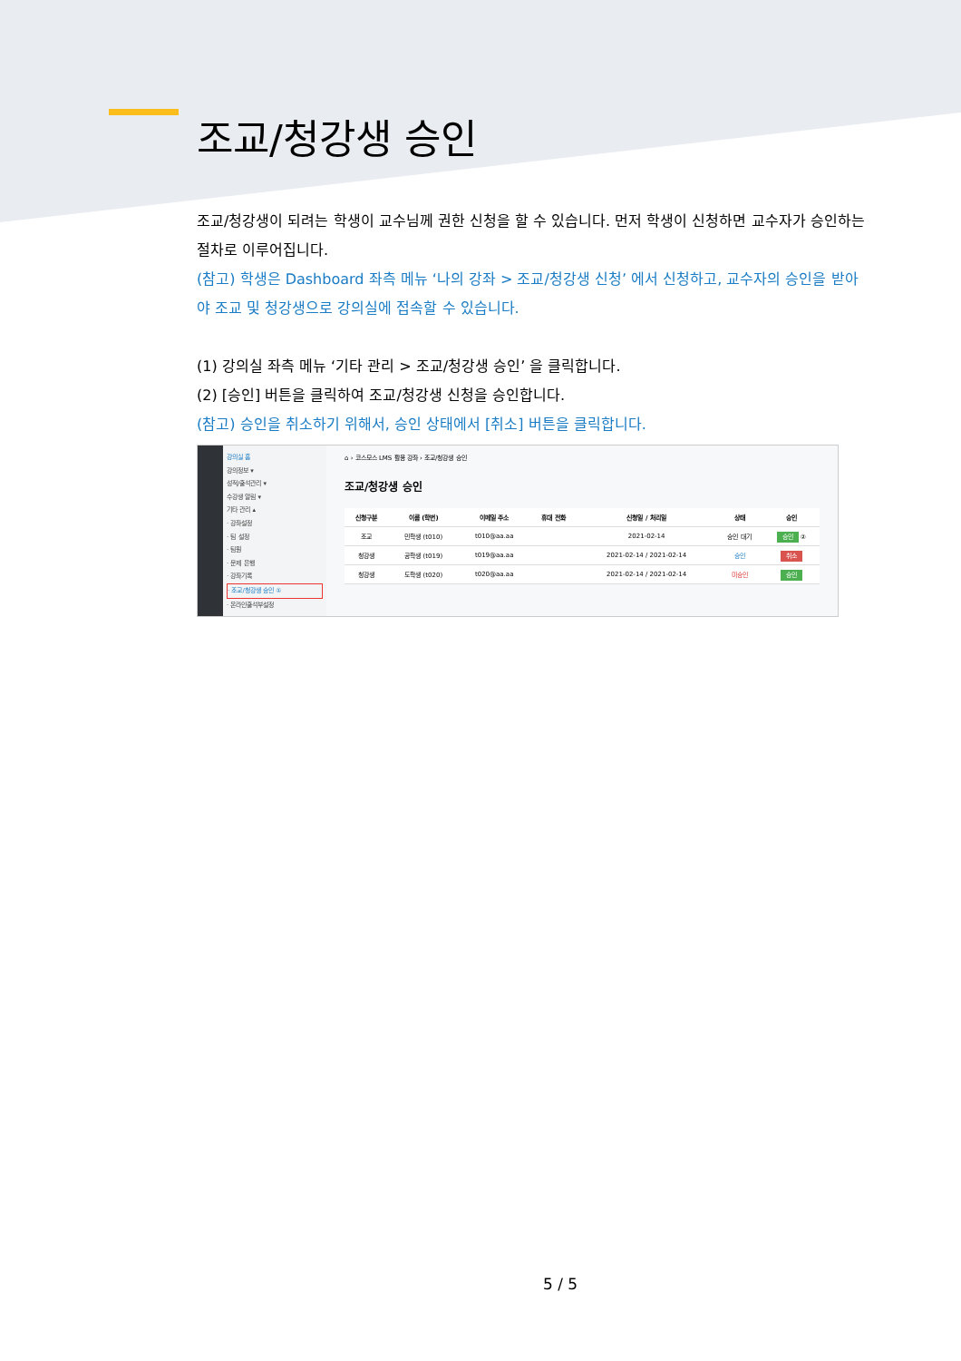조교/청강생 승인
조교/청강생이 되려는 학생이 교수님께 권한 신청을 할 수 있습니다. 먼저 학생이 신청하면 교수자가 승인하는 절차로 이루어집니다.
(참고) 학생은 Dashboard 좌측 메뉴 ‘나의 강좌 > 조교/청강생 신청’ 에서 신청하고, 교수자의 승인을 받아야 조교 및 청강생으로 강의실에 접속할 수 있습니다.
(1) 강의실 좌측 메뉴 ‘기타 관리 > 조교/청강생 승인’ 을 클릭합니다.
(2) [승인] 버튼을 클릭하여 조교/청강생 신청을 승인합니다.
(참고) 승인을 취소하기 위해서, 승인 상태에서 [취소] 버튼을 클릭합니다.
강의실 홈
강의정보 ▾
성적/출석관리 ▾
수강생 알림 ▾
기타 관리 ▴
· 강좌설정
· 팀 설정
· 팀원
· 문제 은행
· 강좌기록
· 조교/청강생 승인 ①
· 온라인출석부설정
⌂ › 코스모스 LMS 활용 강좌 › 조교/청강생 승인
조교/청강생 승인
| 신청구분 | 이름 (학번) | 이메일 주소 | 휴대 전화 | 신청일 / 처리일 | 상태 | 승인 |
| --- | --- | --- | --- | --- | --- | --- |
| 조교 | 민학생 (t010) | t010@aa.aa | | 2021-02-14 | 승인 대기 | 승인 ② |
| 청강생 | 공학생 (t019) | t019@aa.aa | | 2021-02-14 / 2021-02-14 | 승인 | 취소 |
| 청강생 | 도학생 (t020) | t020@aa.aa | | 2021-02-14 / 2021-02-14 | 미승인 | 승인 |
5 / 5